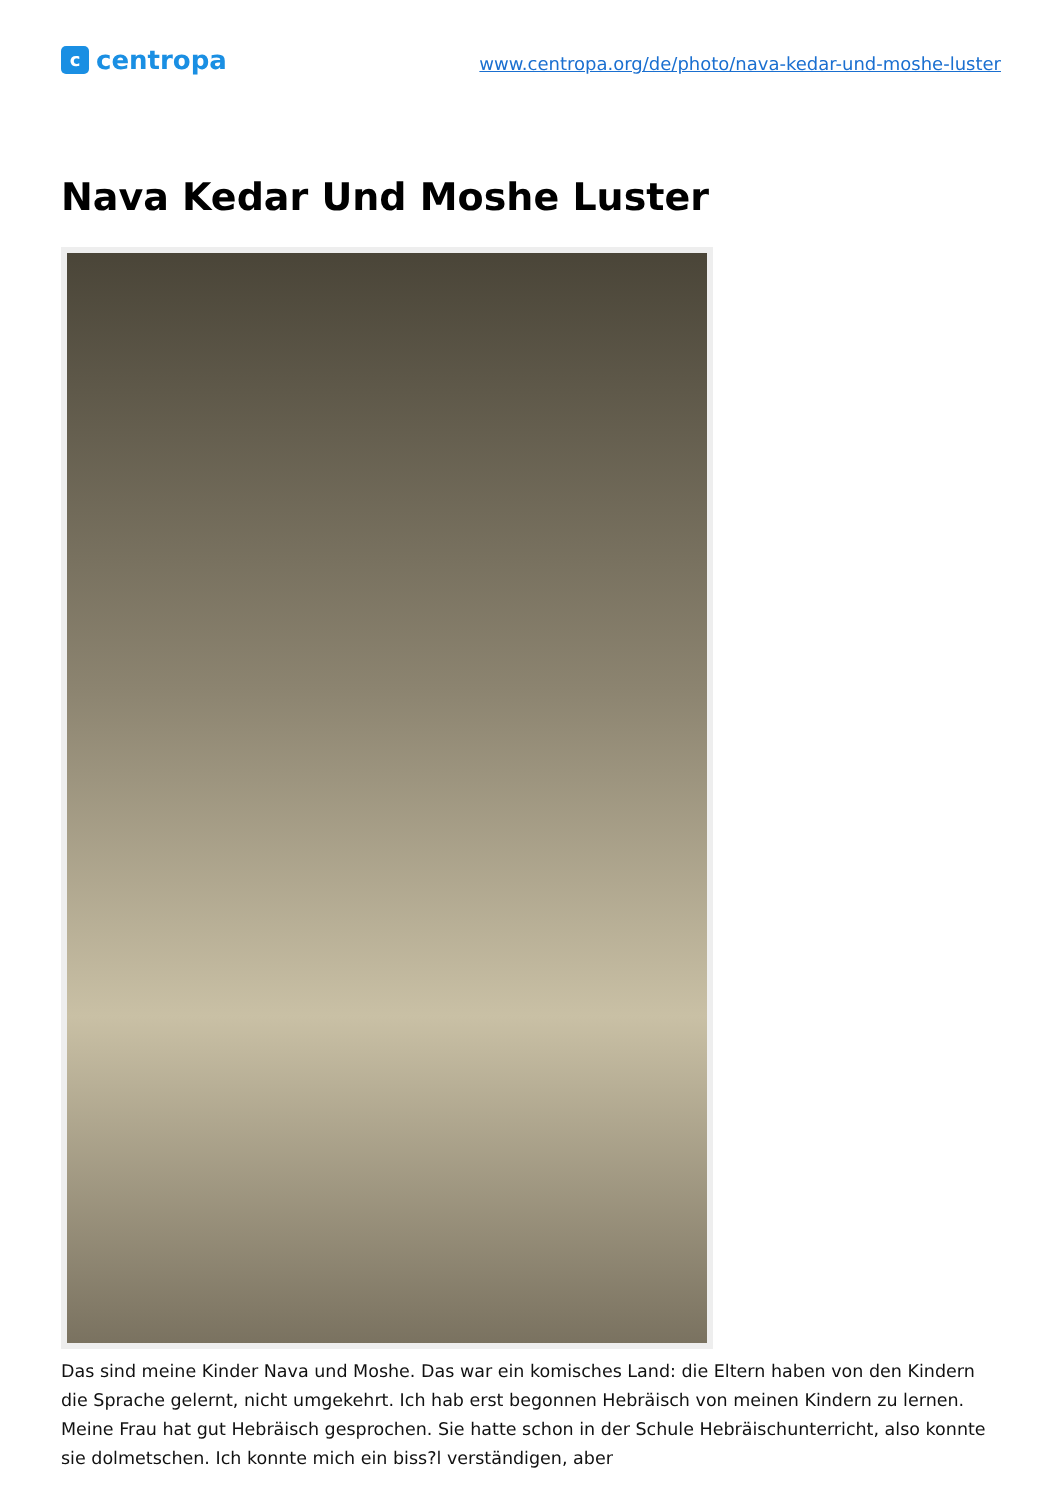ccentropa
www.centropa.org/de/photo/nava-kedar-und-moshe-luster
Nava Kedar Und Moshe Luster
Das sind meine Kinder Nava und Moshe. Das war ein komisches Land: die Eltern haben von den Kindern die Sprache gelernt, nicht umgekehrt. Ich hab erst begonnen Hebräisch von meinen Kindern zu lernen. Meine Frau hat gut Hebräisch gesprochen. Sie hatte schon in der Schule Hebräischunterricht, also konnte sie dolmetschen. Ich konnte mich ein biss?l verständigen, aber